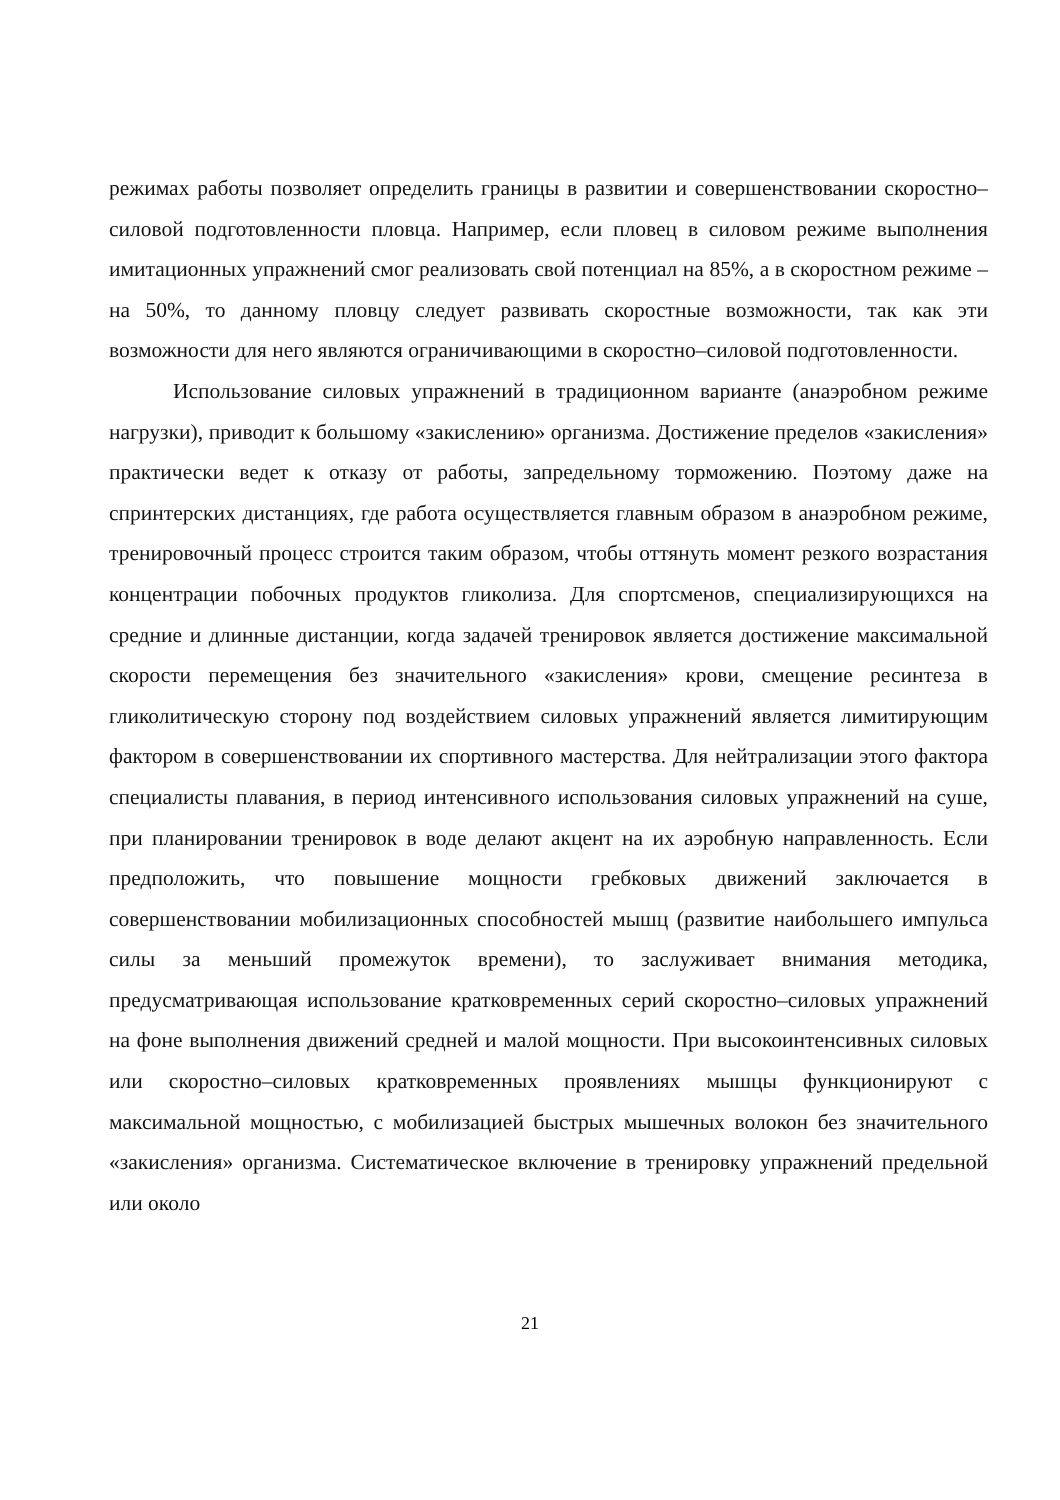режимах работы позволяет определить границы в развитии и совершенствовании скоростно–силовой подготовленности пловца. Например, если пловец в силовом режиме выполнения имитационных упражнений смог реализовать свой потенциал на 85%, а в скоростном режиме – на 50%, то данному пловцу следует развивать скоростные возможности, так как эти возможности для него являются ограничивающими в скоростно–силовой подготовленности.
Использование силовых упражнений в традиционном варианте (анаэробном режиме нагрузки), приводит к большому «закислению» организма. Достижение пределов «закисления» практически ведет к отказу от работы, запредельному торможению. Поэтому даже на спринтерских дистанциях, где работа осуществляется главным образом в анаэробном режиме, тренировочный процесс строится таким образом, чтобы оттянуть момент резкого возрастания концентрации побочных продуктов гликолиза. Для спортсменов, специализирующихся на средние и длинные дистанции, когда задачей тренировок является достижение максимальной скорости перемещения без значительного «закисления» крови, смещение ресинтеза в гликолитическую сторону под воздействием силовых упражнений является лимитирующим фактором в совершенствовании их спортивного мастерства. Для нейтрализации этого фактора специалисты плавания, в период интенсивного использования силовых упражнений на суше, при планировании тренировок в воде делают акцент на их аэробную направленность. Если предположить, что повышение мощности гребковых движений заключается в совершенствовании мобилизационных способностей мышц (развитие наибольшего импульса силы за меньший промежуток времени), то заслуживает внимания методика, предусматривающая использование кратковременных серий скоростно–силовых упражнений на фоне выполнения движений средней и малой мощности. При высокоинтенсивных силовых или скоростно–силовых кратковременных проявлениях мышцы функционируют с максимальной мощностью, с мобилизацией быстрых мышечных волокон без значительного «закисления» организма. Систематическое включение в тренировку упражнений предельной или около
21